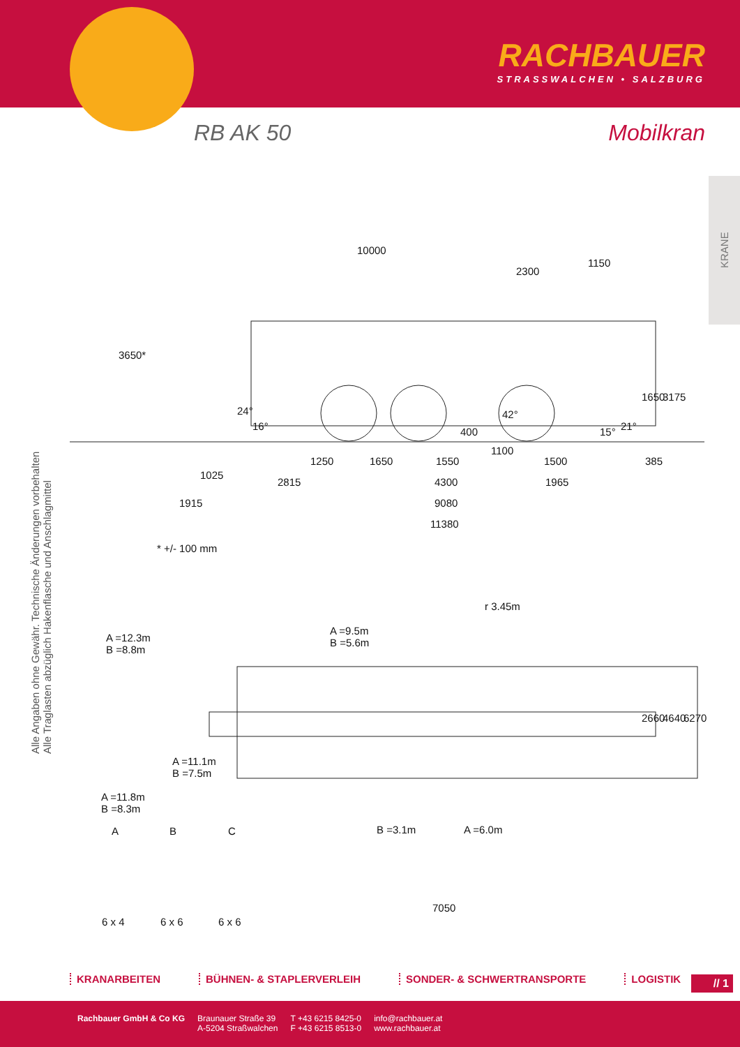RACHBAUER
STRASSWALCHEN • SALZBURG
RB AK 50 Mobilkran
KRANE
Alle Angaben ohne Gewähr. Technische Änderungen vorbehalten
Alle Traglasten abzüglich Hakenflasche und Anschlagmittel
10000
2300
1150
3650*
24°
16° 400
42°
15° 21°
1650 3175
1100
1250 1650 1550 1500 385
1025
2815 4300 1965
1915 9080
11380
* +/- 100 mm
r 3.45m
A =12.3m
B =8.8m
A =9.5m
B =5.6m
A =11.1m
B =7.5m
A =11.8m
B =8.3m
B =3.1m A =6.0m
2660 4640 6270
7050
A B C
6 x 4 6 x 6 6 x 6
KRANARBEITEN BÜHNEN- & STAPLERVERLEIH SONDER- & SCHWERTRANSPORTE LOGISTIK
// 1
Rachbauer GmbH & Co KG Braunauer Straße 39
A-5204 Straßwalchen
T +43 6215 8425-0
F +43 6215 8513-0
info@rachbauer.at
www.rachbauer.at